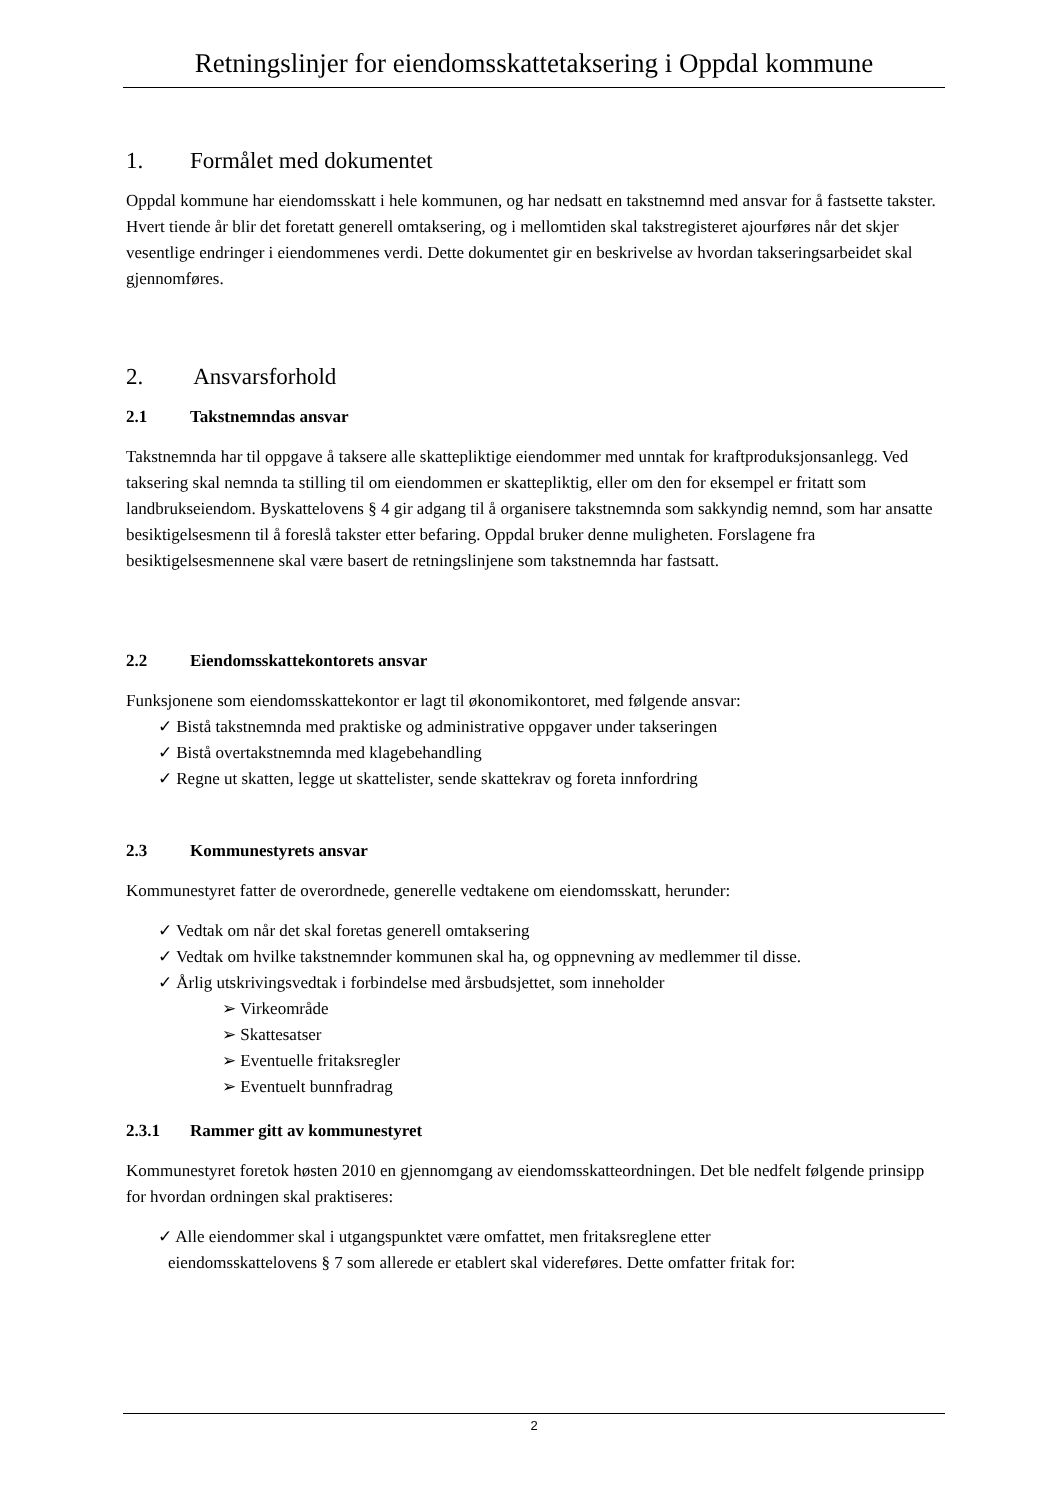Retningslinjer for eiendomsskattetaksering i Oppdal kommune
1. Formålet med dokumentet
Oppdal kommune har eiendomsskatt i hele kommunen, og har nedsatt en takstnemnd med ansvar for å fastsette takster. Hvert tiende år blir det foretatt generell omtaksering, og i mellomtiden skal takstregisteret ajourføres når det skjer vesentlige endringer i eiendommenes verdi. Dette dokumentet gir en beskrivelse av hvordan takseringsarbeidet skal gjennomføres.
2. Ansvarsforhold
2.1 Takstnemndas ansvar
Takstnemnda har til oppgave å taksere alle skattepliktige eiendommer med unntak for kraftproduksjonsanlegg. Ved taksering skal nemnda ta stilling til om eiendommen er skattepliktig, eller om den for eksempel er fritatt som landbrukseiendom. Byskattelovens § 4 gir adgang til å organisere takstnemnda som sakkyndig nemnd, som har ansatte besiktigelsesmenn til å foreslå takster etter befaring. Oppdal bruker denne muligheten. Forslagene fra besiktigelsesmennene skal være basert de retningslinjene som takstnemnda har fastsatt.
2.2 Eiendomsskattekontorets ansvar
Funksjonene som eiendomsskattekontor er lagt til økonomikontoret, med følgende ansvar:
✓ Bistå takstnemnda med praktiske og administrative oppgaver under takseringen
✓ Bistå overtakstnemnda med klagebehandling
✓ Regne ut skatten, legge ut skattelister, sende skattekrav og foreta innfordring
2.3 Kommunestyrets ansvar
Kommunestyret fatter de overordnede, generelle vedtakene om eiendomsskatt, herunder:
✓ Vedtak om når det skal foretas generell omtaksering
✓ Vedtak om hvilke takstnemnder kommunen skal ha, og oppnevning av medlemmer til disse.
✓ Årlig utskrivingsvedtak i forbindelse med årsbudsjettet, som inneholder
➢ Virkeområde
➢ Skattesatser
➢ Eventuelle fritaksregler
➢ Eventuelt bunnfradrag
2.3.1 Rammer gitt av kommunestyret
Kommunestyret foretok høsten 2010 en gjennomgang av eiendomsskatteordningen. Det ble nedfelt følgende prinsipp for hvordan ordningen skal praktiseres:
✓ Alle eiendommer skal i utgangspunktet være omfattet, men fritaksreglene etter
eiendomsskattelovens § 7 som allerede er etablert skal videreføres. Dette omfatter fritak for:
2